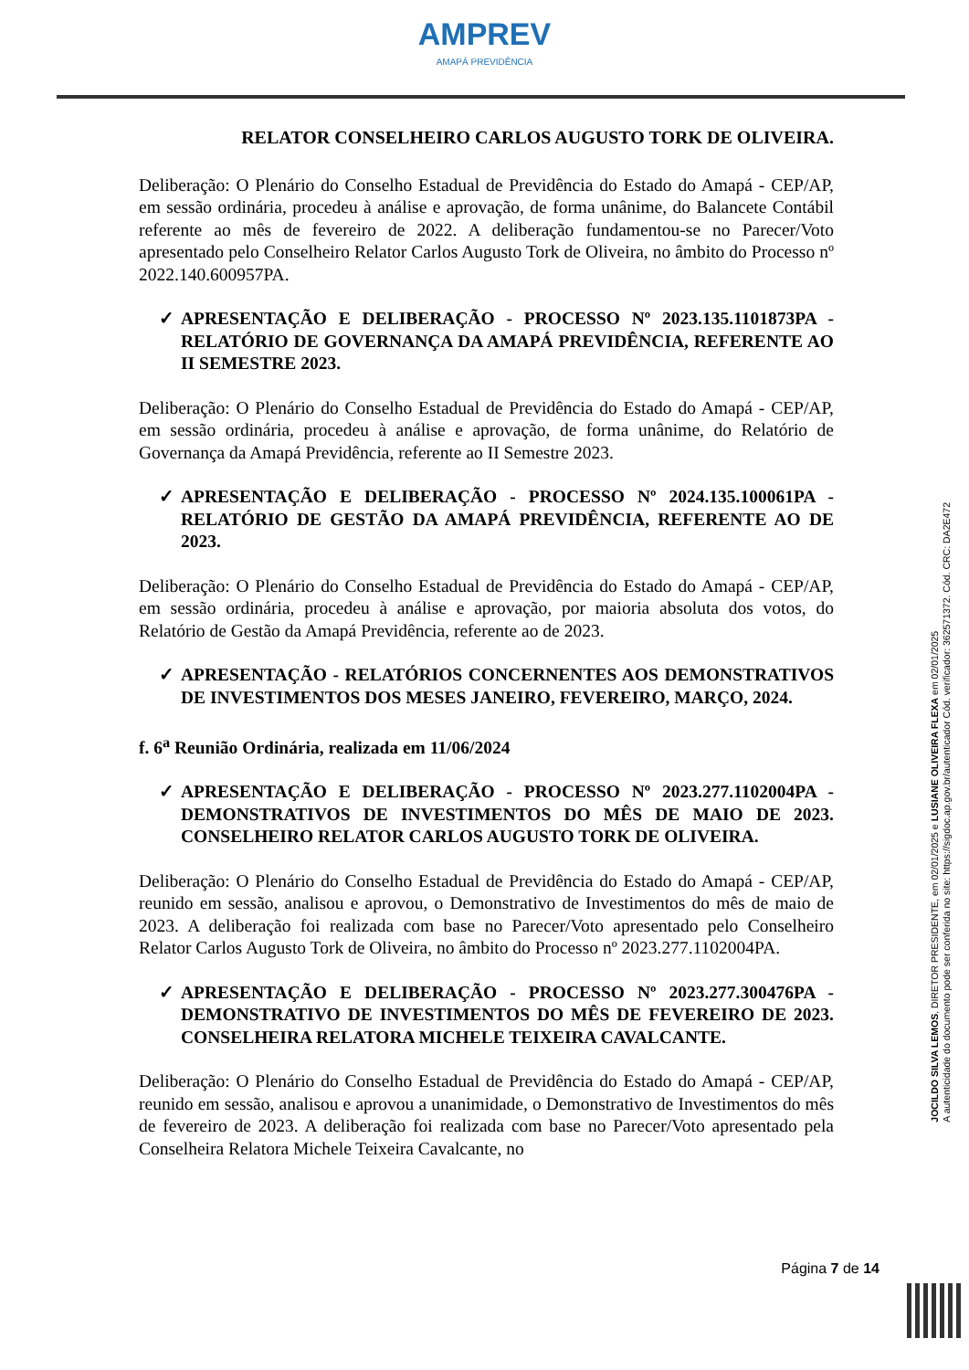AMPREV
AMAPÁ PREVIDÊNCIA
RELATOR CONSELHEIRO CARLOS AUGUSTO TORK DE OLIVEIRA.
Deliberação: O Plenário do Conselho Estadual de Previdência do Estado do Amapá - CEP/AP, em sessão ordinária, procedeu à análise e aprovação, de forma unânime, do Balancete Contábil referente ao mês de fevereiro de 2022. A deliberação fundamentou-se no Parecer/Voto apresentado pelo Conselheiro Relator Carlos Augusto Tork de Oliveira, no âmbito do Processo nº 2022.140.600957PA.
✓ APRESENTAÇÃO E DELIBERAÇÃO - PROCESSO Nº 2023.135.1101873PA - RELATÓRIO DE GOVERNANÇA DA AMAPÁ PREVIDÊNCIA, REFERENTE AO II SEMESTRE 2023.
Deliberação: O Plenário do Conselho Estadual de Previdência do Estado do Amapá - CEP/AP, em sessão ordinária, procedeu à análise e aprovação, de forma unânime, do Relatório de Governança da Amapá Previdência, referente ao II Semestre 2023.
✓ APRESENTAÇÃO E DELIBERAÇÃO - PROCESSO Nº 2024.135.100061PA - RELATÓRIO DE GESTÃO DA AMAPÁ PREVIDÊNCIA, REFERENTE AO DE 2023.
Deliberação: O Plenário do Conselho Estadual de Previdência do Estado do Amapá - CEP/AP, em sessão ordinária, procedeu à análise e aprovação, por maioria absoluta dos votos, do Relatório de Gestão da Amapá Previdência, referente ao de 2023.
✓ APRESENTAÇÃO - RELATÓRIOS CONCERNENTES AOS DEMONSTRATIVOS DE INVESTIMENTOS DOS MESES JANEIRO, FEVEREIRO, MARÇO, 2024.
f. 6<sup>a</sup> Reunião Ordinária, realizada em 11/06/2024
✓ APRESENTAÇÃO E DELIBERAÇÃO - PROCESSO Nº 2023.277.1102004PA - DEMONSTRATIVOS DE INVESTIMENTOS DO MÊS DE MAIO DE 2023. CONSELHEIRO RELATOR CARLOS AUGUSTO TORK DE OLIVEIRA.
Deliberação: O Plenário do Conselho Estadual de Previdência do Estado do Amapá - CEP/AP, reunido em sessão, analisou e aprovou, o Demonstrativo de Investimentos do mês de maio de 2023. A deliberação foi realizada com base no Parecer/Voto apresentado pelo Conselheiro Relator Carlos Augusto Tork de Oliveira, no âmbito do Processo nº 2023.277.1102004PA.
✓ APRESENTAÇÃO E DELIBERAÇÃO - PROCESSO Nº 2023.277.300476PA - DEMONSTRATIVO DE INVESTIMENTOS DO MÊS DE FEVEREIRO DE 2023. CONSELHEIRA RELATORA MICHELE TEIXEIRA CAVALCANTE.
Deliberação: O Plenário do Conselho Estadual de Previdência do Estado do Amapá - CEP/AP, reunido em sessão, analisou e aprovou a unanimidade, o Demonstrativo de Investimentos do mês de fevereiro de 2023. A deliberação foi realizada com base no Parecer/Voto apresentado pela Conselheira Relatora Michele Teixeira Cavalcante, no
JOCILDO SILVA LEMOS, DIRETOR PRESIDENTE, em 02/01/2025 e LUSIANE OLIVEIRA FLEXA em 02/01/2025
A autenticidade do documento pode ser conferida no site: https://sigdoc.ap.gov.br/autenticador Cód. verificador: 362571372. Cód. CRC: DA2E472
Página 7 de 14